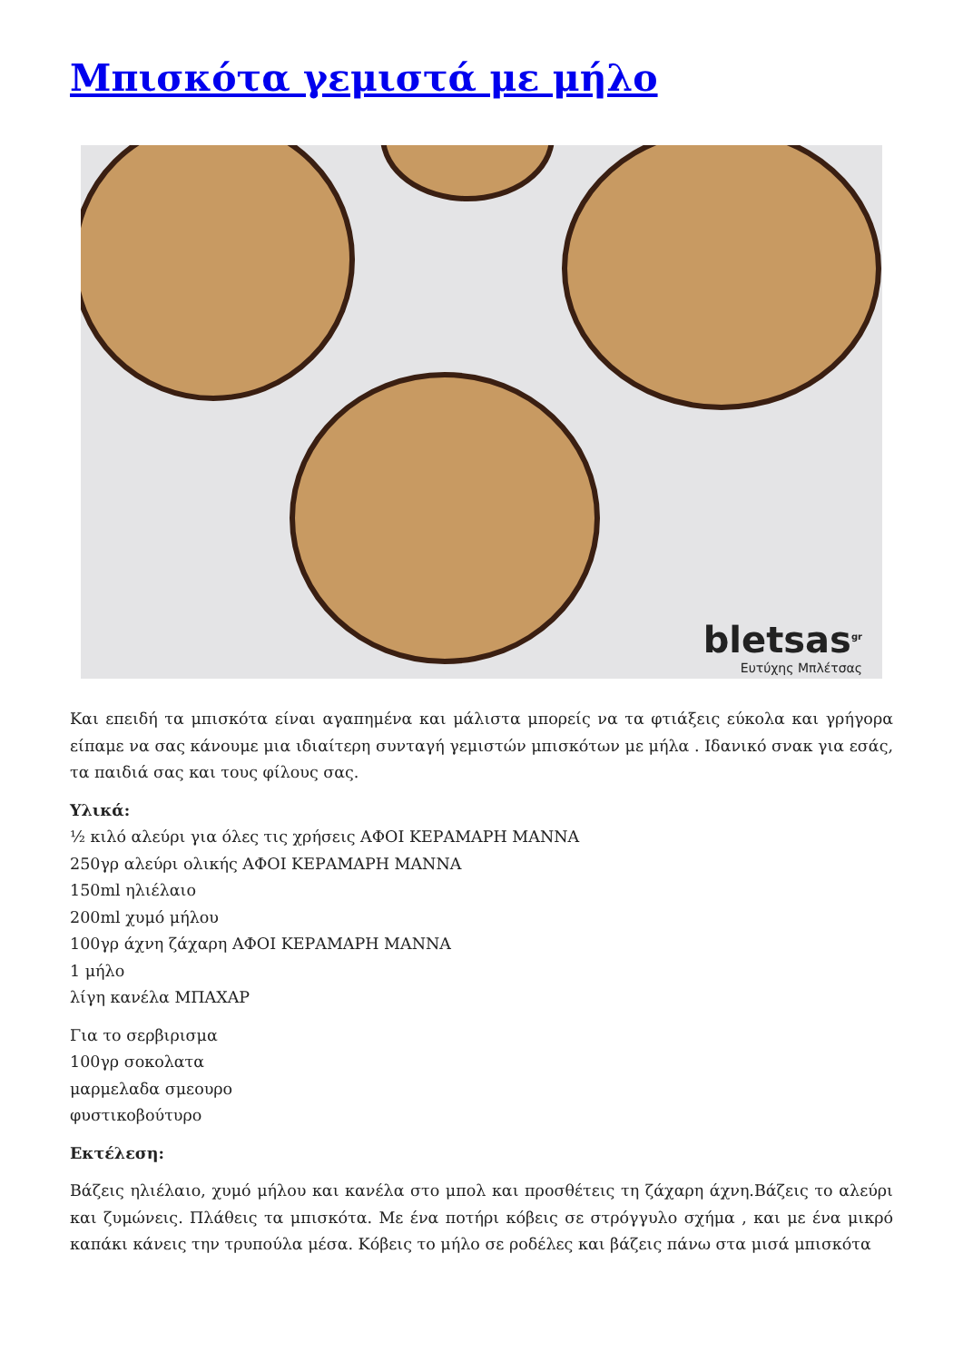Μπισκότα γεμιστά με μήλο
bletsas<sup>gr</sup>
Ευτύχης Μπλέτσας
Και επειδή τα μπισκότα είναι αγαπημένα και μάλιστα μπορείς να τα φτιάξεις εύκολα και γρήγορα είπαμε να σας κάνουμε μια ιδιαίτερη συνταγή γεμιστών μπισκότων με μήλα . Ιδανικό σνακ για εσάς, τα παιδιά σας και τους φίλους σας.
Υλικά:
½ κιλό αλεύρι για όλες τις χρήσεις ΑΦΟΙ ΚΕΡΑΜΑΡΗ ΜΑΝΝΑ
250γρ αλεύρι ολικής ΑΦΟΙ ΚΕΡΑΜΑΡΗ ΜΑΝΝΑ
150ml ηλιέλαιο
200ml χυμό μήλου
100γρ άχνη ζάχαρη ΑΦΟΙ ΚΕΡΑΜΑΡΗ ΜΑΝΝΑ
1 μήλο
λίγη κανέλα ΜΠΑΧΑΡ
Για το σερβιρισμα
100γρ σοκολατα
μαρμελαδα σμεουρο
φυστικοβούτυρο
Εκτέλεση:
Βάζεις ηλιέλαιο, χυμό μήλου και κανέλα στο μπολ και προσθέτεις τη ζάχαρη άχνη.Βάζεις το αλεύρι και ζυμώνεις. Πλάθεις τα μπισκότα. Με ένα ποτήρι κόβεις σε στρόγγυλο σχήμα , και με ένα μικρό καπάκι κάνεις την τρυπούλα μέσα. Κόβεις το μήλο σε ροδέλες και βάζεις πάνω στα μισά μπισκότα